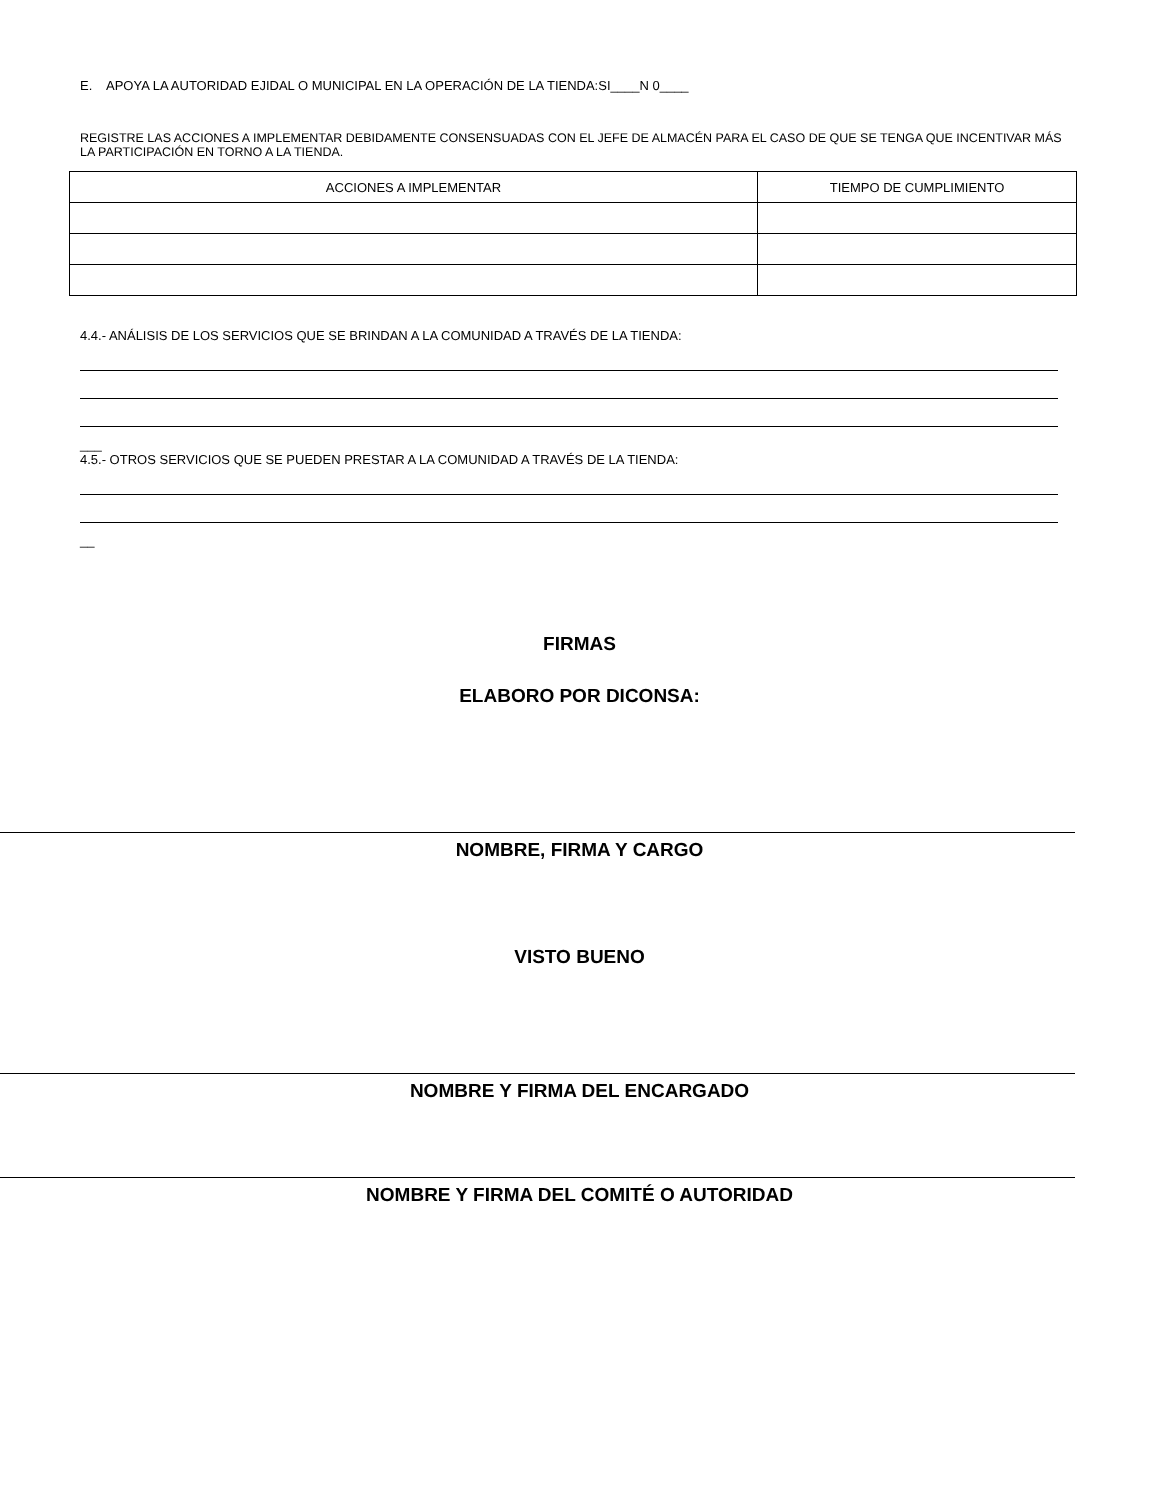E. APOYA LA AUTORIDAD EJIDAL O MUNICIPAL EN LA OPERACIÓN DE LA TIENDA:SI____N 0____
REGISTRE LAS ACCIONES A IMPLEMENTAR DEBIDAMENTE CONSENSUADAS CON EL JEFE DE ALMACÉN PARA EL CASO DE QUE SE TENGA QUE INCENTIVAR MÁS LA PARTICIPACIÓN EN TORNO A LA TIENDA.
| ACCIONES A IMPLEMENTAR | TIEMPO DE CUMPLIMIENTO |
4.4.- ANÁLISIS DE LOS SERVICIOS QUE SE BRINDAN A LA COMUNIDAD A TRAVÉS DE LA TIENDA:
___
4.5.- OTROS SERVICIOS QUE SE PUEDEN PRESTAR A LA COMUNIDAD A TRAVÉS DE LA TIENDA:
__
FIRMAS
ELABORO POR DICONSA:
NOMBRE, FIRMA Y CARGO
VISTO BUENO
NOMBRE Y FIRMA DEL ENCARGADO
NOMBRE Y FIRMA DEL COMITÉ O AUTORIDAD